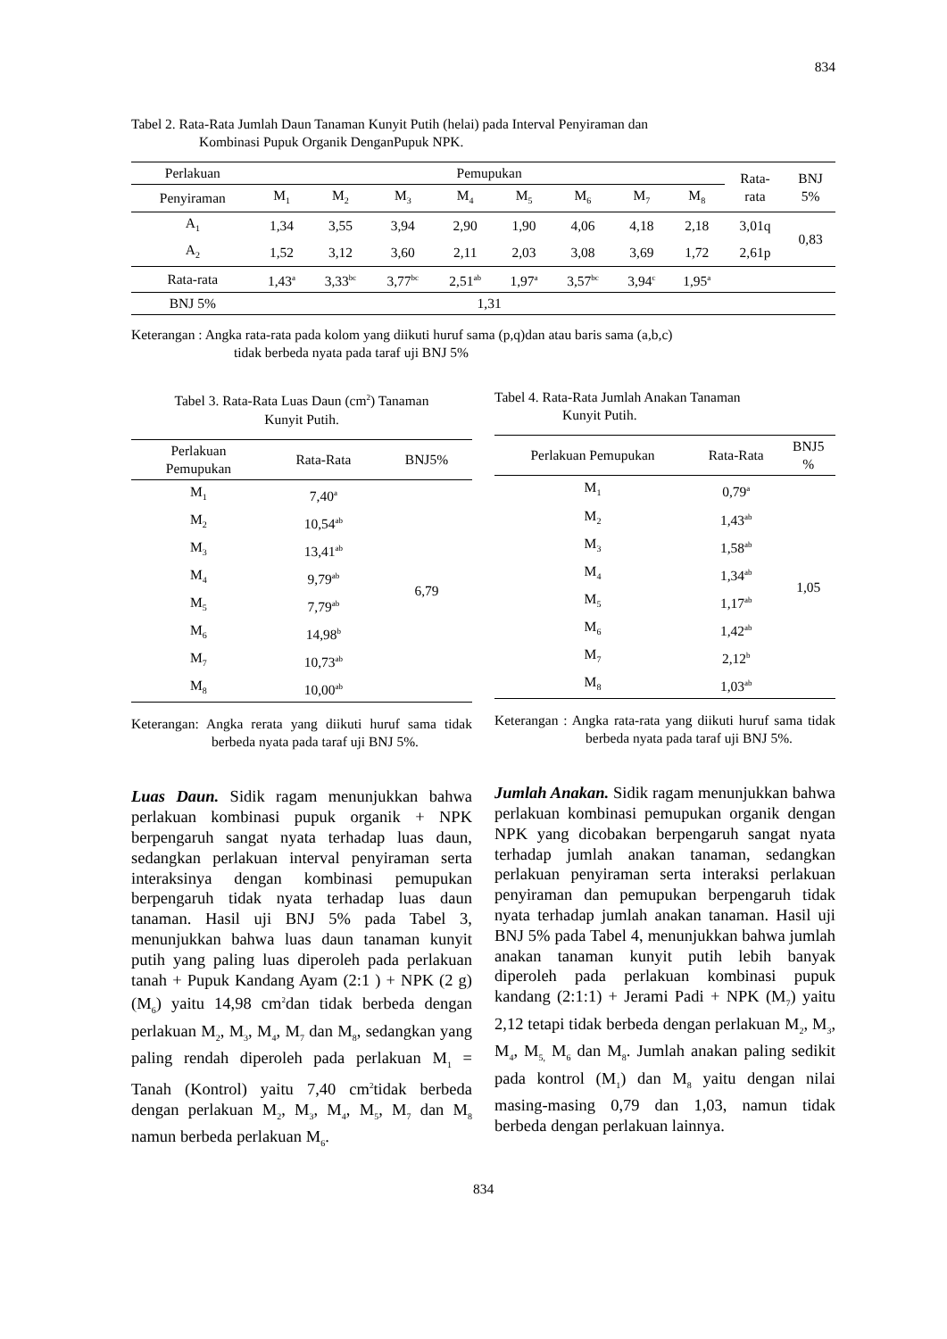834
Tabel 2. Rata-Rata Jumlah Daun Tanaman Kunyit Putih (helai) pada Interval Penyiraman dan
Kombinasi Pupuk Organik DenganPupuk NPK.
| Perlakuan | Pemupukan | | | | | | | | Rata- rata | BNJ 5% |
| --- | --- | --- | --- | --- | --- | --- | --- | --- | --- | --- |
| Penyiraman | M<sub>1</sub> | M<sub>2</sub> | M<sub>3</sub> | M<sub>4</sub> | M<sub>5</sub> | M<sub>6</sub> | M<sub>7</sub> | M<sub>8</sub> | | |
| A<sub>1</sub> | 1,34 | 3,55 | 3,94 | 2,90 | 1,90 | 4,06 | 4,18 | 2,18 | 3,01q | 0,83 |
| A<sub>2</sub> | 1,52 | 3,12 | 3,60 | 2,11 | 2,03 | 3,08 | 3,69 | 1,72 | 2,61p | |
| Rata-rata | 1,43<sup>a</sup> | 3,33<sup>bc</sup> | 3,77<sup>bc</sup> | 2,51<sup>ab</sup> | 1,97<sup>a</sup> | 3,57<sup>bc</sup> | 3,94<sup>c</sup> | 1,95<sup>a</sup> | | |
| BNJ 5% | 1,31 | | | | | | | | | |
Keterangan : Angka rata-rata pada kolom yang diikuti huruf sama (p,q)dan atau baris sama (a,b,c)
tidak berbeda nyata pada taraf uji BNJ 5%
Tabel 3. Rata-Rata Luas Daun (cm<sup>2</sup>) Tanaman
Kunyit Putih.
| Perlakuan Pemupukan | Rata-Rata | BNJ5% |
| --- | --- | --- |
| M<sub>1</sub> | 7,40<sup>a</sup> | 6,79 |
| M<sub>2</sub> | 10,54<sup>ab</sup> | |
| M<sub>3</sub> | 13,41<sup>ab</sup> | |
| M<sub>4</sub> | 9,79<sup>ab</sup> | |
| M<sub>5</sub> | 7,79<sup>ab</sup> | |
| M<sub>6</sub> | 14,98<sup>b</sup> | |
| M<sub>7</sub> | 10,73<sup>ab</sup> | |
| M<sub>8</sub> | 10,00<sup>ab</sup> | |
Keterangan: Angka rerata yang diikuti huruf sama tidak berbeda nyata pada taraf uji BNJ 5%.
Luas Daun. Sidik ragam menunjukkan bahwa perlakuan kombinasi pupuk organik + NPK berpengaruh sangat nyata terhadap luas daun, sedangkan perlakuan interval penyiraman serta interaksinya dengan kombinasi pemupukan berpengaruh tidak nyata terhadap luas daun tanaman. Hasil uji BNJ 5% pada Tabel 3, menunjukkan bahwa luas daun tanaman kunyit putih yang paling luas diperoleh pada perlakuan tanah + Pupuk Kandang Ayam (2:1 ) + NPK (2 g) (M<sub>6</sub>) yaitu 14,98 cm<sup>2</sup>dan tidak berbeda dengan perlakuan M<sub>2</sub>, M<sub>3</sub>, M<sub>4</sub>, M<sub>7</sub> dan M<sub>8</sub>, sedangkan yang paling rendah diperoleh pada perlakuan M<sub>1</sub> = Tanah (Kontrol) yaitu 7,40 cm<sup>2</sup>tidak berbeda dengan perlakuan M<sub>2</sub>, M<sub>3</sub>, M<sub>4</sub>, M<sub>5</sub>, M<sub>7</sub> dan M<sub>8</sub> namun berbeda perlakuan M<sub>6</sub>.
Tabel 4. Rata-Rata Jumlah Anakan Tanaman
Kunyit Putih.
| Perlakuan Pemupukan | Rata-Rata | BNJ5 % |
| --- | --- | --- |
| M<sub>1</sub> | 0,79<sup>a</sup> | 1,05 |
| M<sub>2</sub> | 1,43<sup>ab</sup> | |
| M<sub>3</sub> | 1,58<sup>ab</sup> | |
| M<sub>4</sub> | 1,34<sup>ab</sup> | |
| M<sub>5</sub> | 1,17<sup>ab</sup> | |
| M<sub>6</sub> | 1,42<sup>ab</sup> | |
| M<sub>7</sub> | 2,12<sup>b</sup> | |
| M<sub>8</sub> | 1,03<sup>ab</sup> | |
Keterangan : Angka rata-rata yang diikuti huruf sama tidak berbeda nyata pada taraf uji BNJ 5%.
Jumlah Anakan. Sidik ragam menunjukkan bahwa perlakuan kombinasi pemupukan organik dengan NPK yang dicobakan berpengaruh sangat nyata terhadap jumlah anakan tanaman, sedangkan perlakuan penyiraman serta interaksi perlakuan penyiraman dan pemupukan berpengaruh tidak nyata terhadap jumlah anakan tanaman. Hasil uji BNJ 5% pada Tabel 4, menunjukkan bahwa jumlah anakan tanaman kunyit putih lebih banyak diperoleh pada perlakuan kombinasi pupuk kandang (2:1:1) + Jerami Padi + NPK (M<sub>7</sub>) yaitu 2,12 tetapi tidak berbeda dengan perlakuan M<sub>2</sub>, M<sub>3</sub>, M<sub>4</sub>, M<sub>5,</sub> M<sub>6</sub> dan M<sub>8</sub>. Jumlah anakan paling sedikit pada kontrol (M<sub>1</sub>) dan M<sub>8</sub> yaitu dengan nilai masing-masing 0,79 dan 1,03, namun tidak berbeda dengan perlakuan lainnya.
834